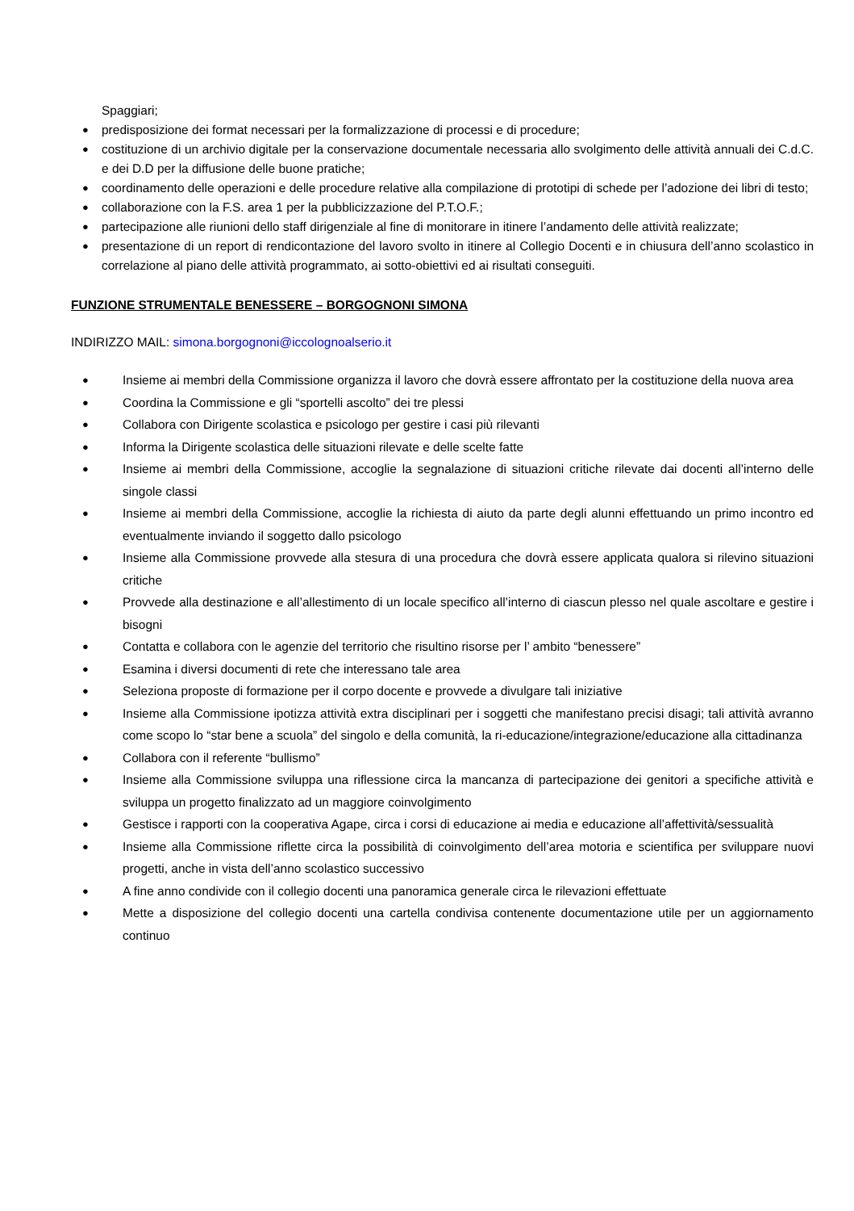Spaggiari;
● predisposizione dei format necessari per la formalizzazione di processi e di procedure;
● costituzione di un archivio digitale per la conservazione documentale necessaria allo svolgimento delle attività annuali dei C.d.C. e dei D.D per la diffusione delle buone pratiche;
● coordinamento delle operazioni e delle procedure relative alla compilazione di prototipi di schede per l’adozione dei libri di testo;
● collaborazione con la F.S. area 1 per la pubblicizzazione del P.T.O.F.;
● partecipazione alle riunioni dello staff dirigenziale al fine di monitorare in itinere l’andamento delle attività realizzate;
● presentazione di un report di rendicontazione del lavoro svolto in itinere al Collegio Docenti e in chiusura dell’anno scolastico in correlazione al piano delle attività programmato, ai sotto-obiettivi ed ai risultati conseguiti.
FUNZIONE STRUMENTALE BENESSERE – BORGOGNONI SIMONA
INDIRIZZO MAIL: simona.borgognoni@iccolognoalserio.it
● Insieme ai membri della Commissione organizza il lavoro che dovrà essere affrontato per la costituzione della nuova area
● Coordina la Commissione e gli “sportelli ascolto” dei tre plessi
● Collabora con Dirigente scolastica e psicologo per gestire i casi più rilevanti
● Informa la Dirigente scolastica delle situazioni rilevate e delle scelte fatte
● Insieme ai membri della Commissione, accoglie la segnalazione di situazioni critiche rilevate dai docenti all’interno delle singole classi
● Insieme ai membri della Commissione, accoglie la richiesta di aiuto da parte degli alunni effettuando un primo incontro ed eventualmente inviando il soggetto dallo psicologo
● Insieme alla Commissione provvede alla stesura di una procedura che dovrà essere applicata qualora si rilevino situazioni critiche
● Provvede alla destinazione e all’allestimento di un locale specifico all’interno di ciascun plesso nel quale ascoltare e gestire i bisogni
● Contatta e collabora con le agenzie del territorio che risultino risorse per l’ ambito “benessere”
● Esamina i diversi documenti di rete che interessano tale area
● Seleziona proposte di formazione per il corpo docente e provvede a divulgare tali iniziative
● Insieme alla Commissione ipotizza attività extra disciplinari per i soggetti che manifestano precisi disagi; tali attività avranno come scopo lo “star bene a scuola” del singolo e della comunità, la ri-educazione/integrazione/educazione alla cittadinanza
● Collabora con il referente “bullismo”
● Insieme alla Commissione sviluppa una riflessione circa la mancanza di partecipazione dei genitori a specifiche attività e sviluppa un progetto finalizzato ad un maggiore coinvolgimento
● Gestisce i rapporti con la cooperativa Agape, circa i corsi di educazione ai media e educazione all’affettività/sessualità
● Insieme alla Commissione riflette circa la possibilità di coinvolgimento dell’area motoria e scientifica per sviluppare nuovi progetti, anche in vista dell’anno scolastico successivo
● A fine anno condivide con il collegio docenti una panoramica generale circa le rilevazioni effettuate
● Mette a disposizione del collegio docenti una cartella condivisa contenente documentazione utile per un aggiornamento continuo